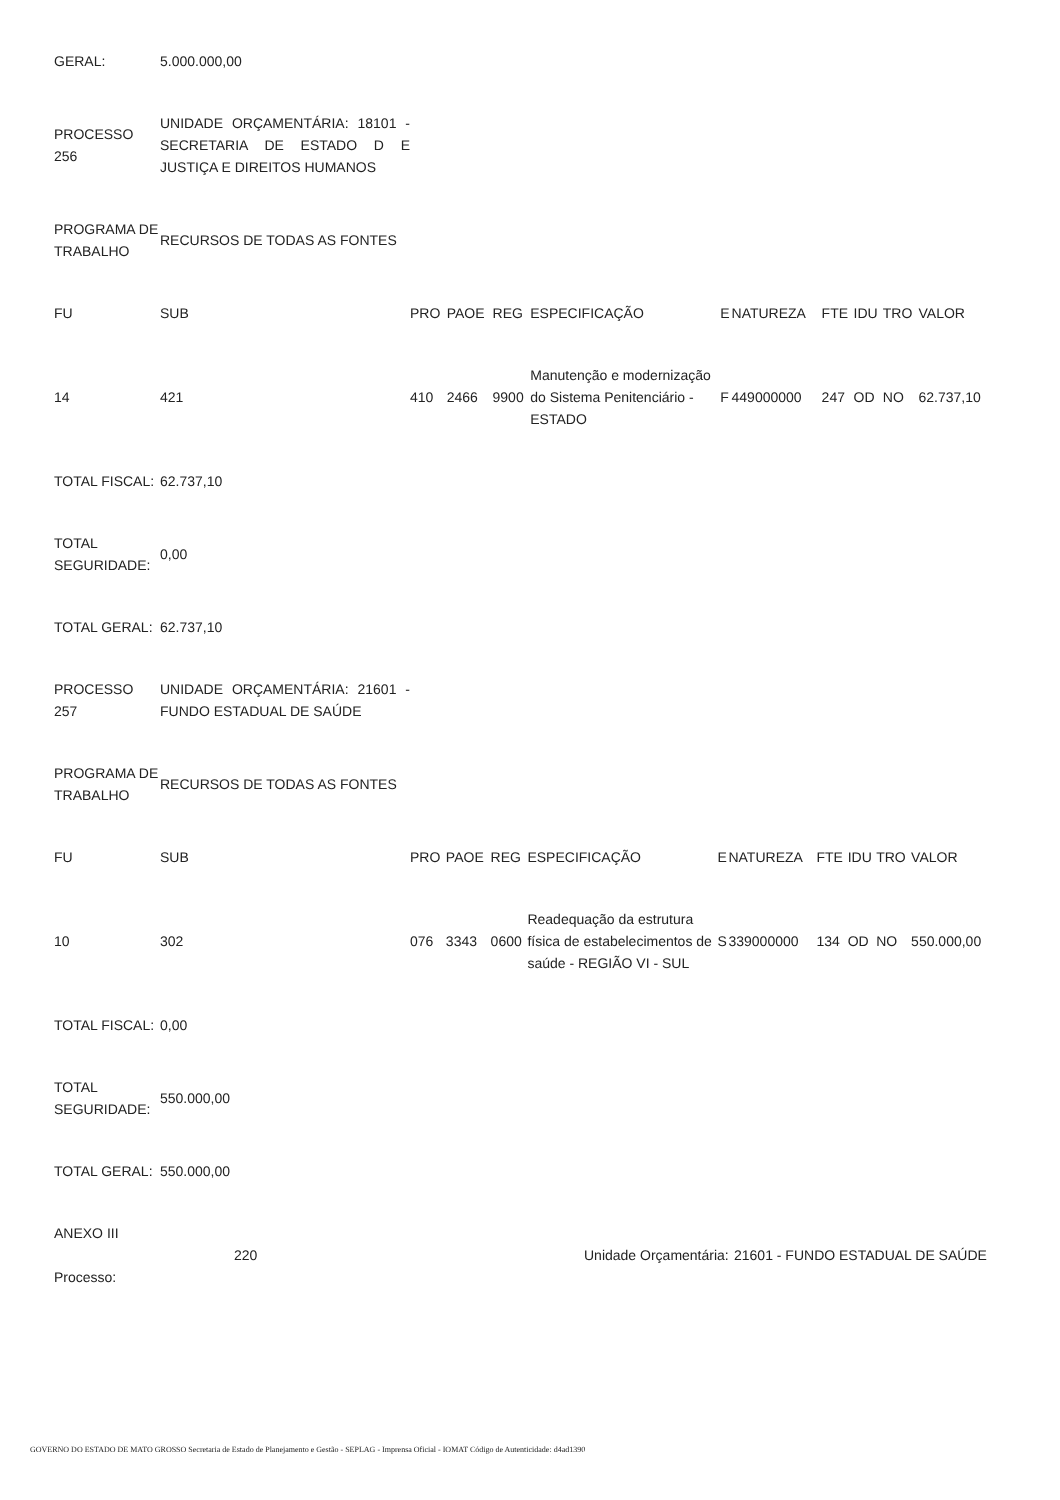| GERAL: | 5.000.000,00 |
| PROCESSO 256 | UNIDADE ORÇAMENTÁRIA: 18101 - SECRETARIA DE ESTADO D E JUSTIÇA E DIREITOS HUMANOS |
| PROGRAMA DE TRABALHO | RECURSOS DE TODAS AS FONTES |
| FU | SUB | PRO | PAOE | REG | ESPECIFICAÇÃO | E | NATUREZA | FTE | IDU | TRO | VALOR |
| --- | --- | --- | --- | --- | --- | --- | --- | --- | --- | --- | --- |
| 14 | 421 | 410 | 2466 | 9900 | Manutenção e modernização do Sistema Penitenciário - ESTADO | F | 449000000 | 247 | OD | NO | 62.737,10 |
| TOTAL FISCAL: | 62.737,10 |
| TOTAL SEGURIDADE: | 0,00 |
| TOTAL GERAL: | 62.737,10 |
| PROCESSO 257 | UNIDADE ORÇAMENTÁRIA: 21601 - FUNDO ESTADUAL DE SAÚDE |
| PROGRAMA DE TRABALHO | RECURSOS DE TODAS AS FONTES |
| FU | SUB | PRO | PAOE | REG | ESPECIFICAÇÃO | E | NATUREZA | FTE | IDU | TRO | VALOR |
| --- | --- | --- | --- | --- | --- | --- | --- | --- | --- | --- | --- |
| 10 | 302 | 076 | 3343 | 0600 | Readequação da estrutura física de estabelecimentos de saúde - REGIÃO VI - SUL | S | 339000000 | 134 | OD | NO | 550.000,00 |
| TOTAL FISCAL: | 0,00 |
| TOTAL SEGURIDADE: | 550.000,00 |
| TOTAL GERAL: | 550.000,00 |
| ANEXO III Processo: | 220 | Unidade Orçamentária: | 21601 - FUNDO ESTADUAL DE SAÚDE |
GOVERNO DO ESTADO DE MATO GROSSO Secretaria de Estado de Planejamento e Gestão - SEPLAG - Imprensa Oficial - IOMAT Código de Autenticidade: d4ad1390